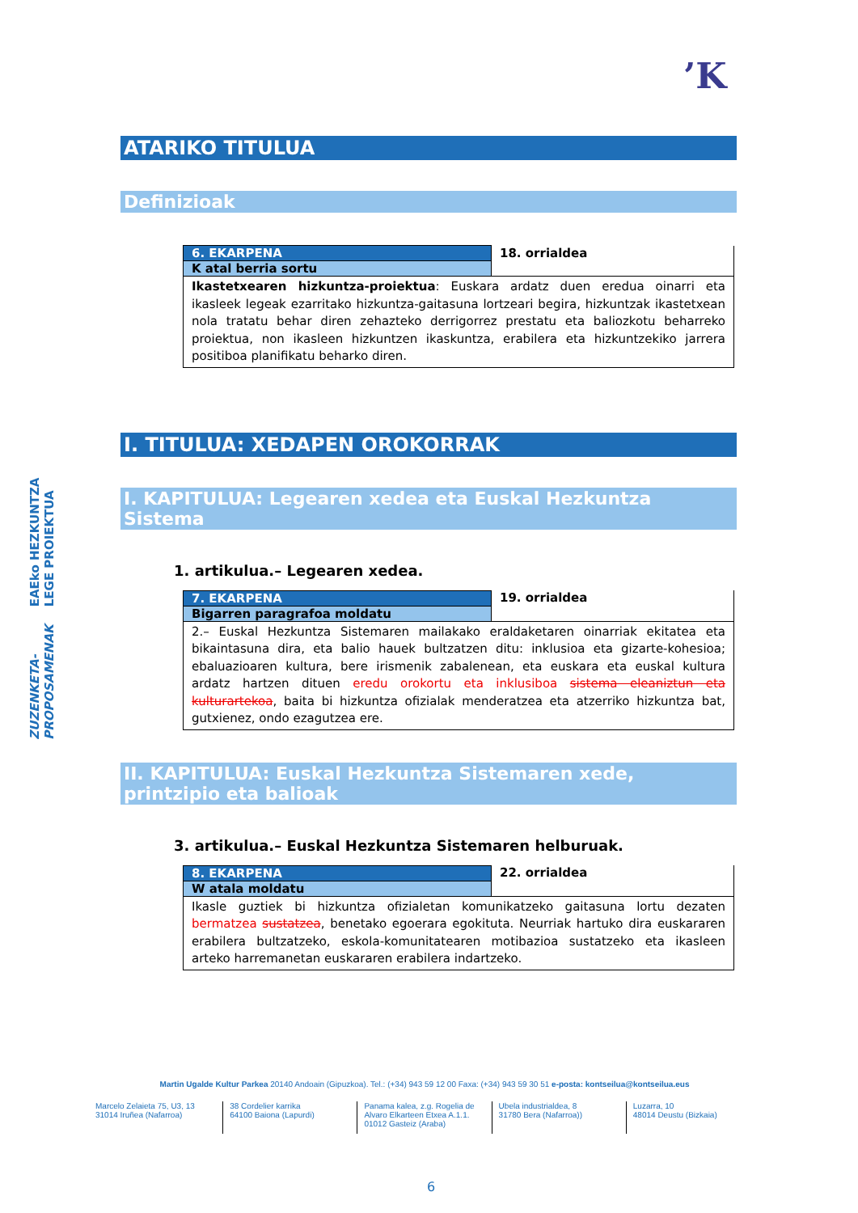’K
EAEko HEZKUNTZA LEGE PROIEKTUA
ZUZENKETA-PROPOSAMENAK
ATARIKO TITULUA
Definizioak
| 6. EKARPENA | 18. orrialdea |
| K atal berria sortu | |
| Ikastetxearen hizkuntza-proiektua : Euskara ardatz duen eredua oinarri eta ikasleek legeak ezarritako hizkuntza-gaitasuna lortzeari begira, hizkuntzak ikastetxean nola tratatu behar diren zehazteko derrigorrez prestatu eta baliozkotu beharreko proiektua, non ikasleen hizkuntzen ikaskuntza, erabilera eta hizkuntzekiko jarrera positiboa planifikatu beharko diren. | |
I. TITULUA: XEDAPEN OROKORRAK
I. KAPITULUA: Legearen xedea eta Euskal Hezkuntza Sistema
1. artikulua.– Legearen xedea.
| 7. EKARPENA | 19. orrialdea |
| Bigarren paragrafoa moldatu | |
| 2.– Euskal Hezkuntza Sistemaren mailakako eraldaketaren oinarriak ekitatea eta bikaintasuna dira, eta balio hauek bultzatzen ditu: inklusioa eta gizarte-kohesioa; ebaluazioaren kultura, bere irismenik zabalenean, eta euskara eta euskal kultura ardatz hartzen dituen eredu orokortu eta inklusiboa sistema eleaniztun eta kulturartekoa , baita bi hizkuntza ofizialak menderatzea eta atzerriko hizkuntza bat, gutxienez, ondo ezagutzea ere. | |
II. KAPITULUA: Euskal Hezkuntza Sistemaren xede, printzipio eta balioak
3. artikulua.– Euskal Hezkuntza Sistemaren helburuak.
| 8. EKARPENA | 22. orrialdea |
| W atala moldatu | |
| Ikasle guztiek bi hizkuntza ofizialetan komunikatzeko gaitasuna lortu dezaten bermatzea sustatzea , benetako egoerara egokituta. Neurriak hartuko dira euskararen erabilera bultzatzeko, eskola-komunitatearen motibazioa sustatzeko eta ikasleen arteko harremanetan euskararen erabilera indartzeko. | |
Martin Ugalde Kultur Parkea 20140 Andoain (Gipuzkoa). Tel.: (+34) 943 59 12 00 Faxa: (+34) 943 59 30 51 e-posta: kontseilua@kontseilua.eus
Marcelo Zelaieta 75, U3, 13
31014 Iruñea (Nafarroa)
38 Cordelier karrika
64100 Baiona (Lapurdi)
Panama kalea, z.g. Rogelia de Alvaro Elkarteen Etxea A.1.1.
01012 Gasteiz (Araba)
Ubela industrialdea, 8
31780 Bera (Nafarroa))
Luzarra, 10
48014 Deustu (Bizkaia)
6